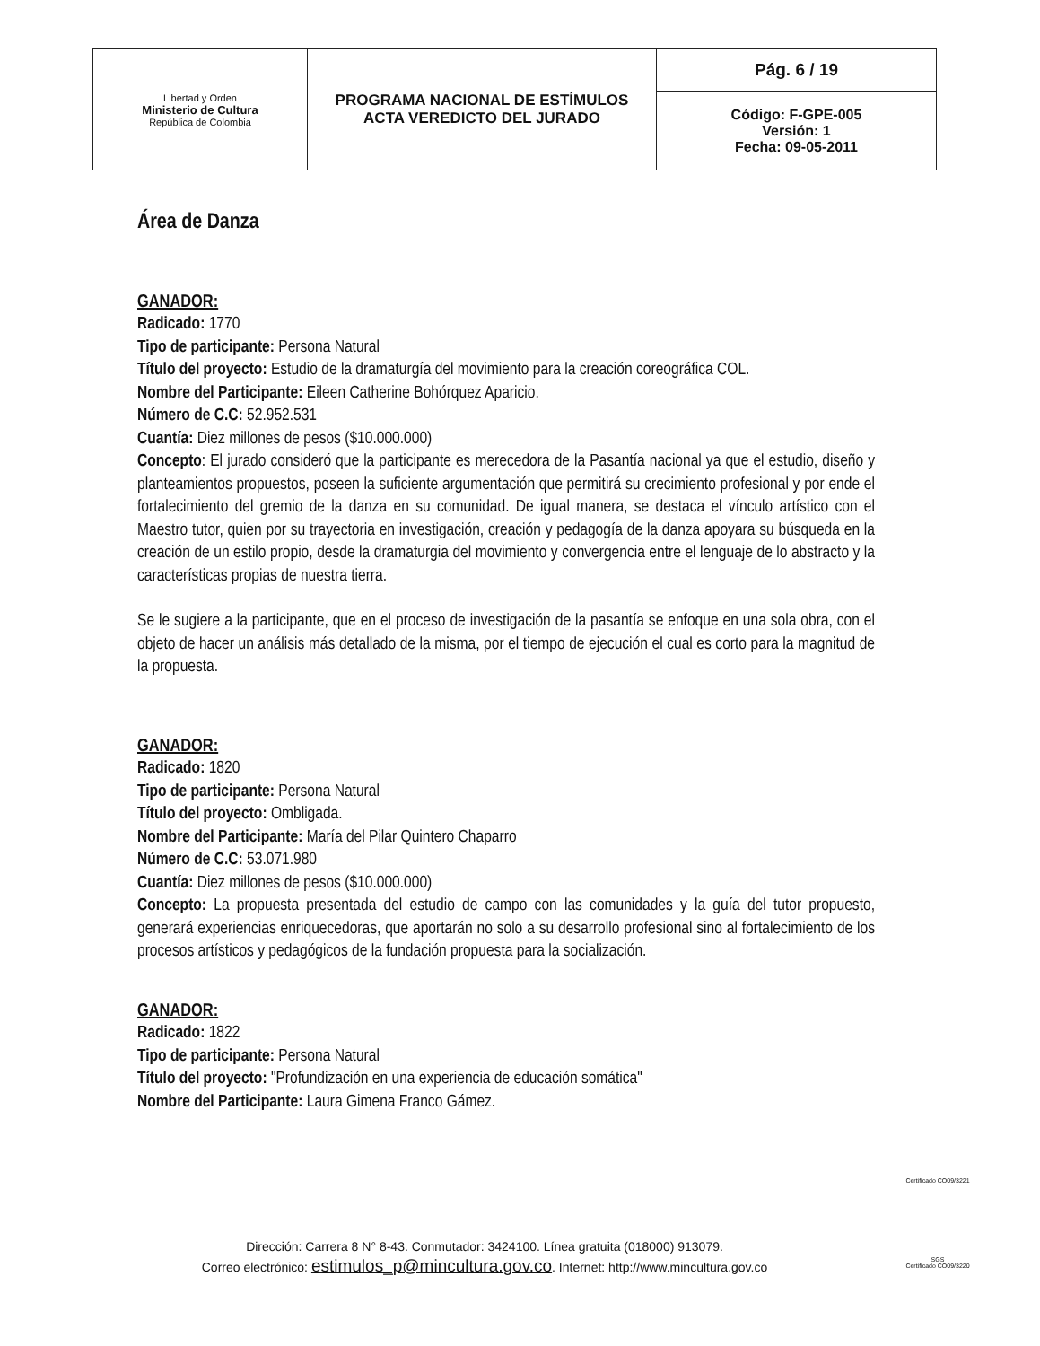| Libertad y Orden Ministerio de Cultura República de Colombia | PROGRAMA NACIONAL DE ESTÍMULOS ACTA VEREDICTO DEL JURADO | Pág. 6 / 19 |
| | | Código: F-GPE-005 Versión: 1 Fecha: 09-05-2011 |
Área de Danza
GANADOR:
Radicado: 1770
Tipo de participante: Persona Natural
Título del proyecto: Estudio de la dramaturgía del movimiento para la creación coreográfica COL.
Nombre del Participante: Eileen Catherine Bohórquez Aparicio.
Número de C.C: 52.952.531
Cuantía: Diez millones de pesos ($10.000.000)
Concepto: El jurado consideró que la participante es merecedora de la Pasantía nacional ya que el estudio, diseño y planteamientos propuestos, poseen la suficiente argumentación que permitirá su crecimiento profesional y por ende el fortalecimiento del gremio de la danza en su comunidad. De igual manera, se destaca el vínculo artístico con el Maestro tutor, quien por su trayectoria en investigación, creación y pedagogía de la danza apoyara su búsqueda en la creación de un estilo propio, desde la dramaturgia del movimiento y convergencia entre el lenguaje de lo abstracto y la características propias de nuestra tierra.
Se le sugiere a la participante, que en el proceso de investigación de la pasantía se enfoque en una sola obra, con el objeto de hacer un análisis más detallado de la misma, por el tiempo de ejecución el cual es corto para la magnitud de la propuesta.
GANADOR:
Radicado: 1820
Tipo de participante: Persona Natural
Título del proyecto: Ombligada.
Nombre del Participante: María del Pilar Quintero Chaparro
Número de C.C: 53.071.980
Cuantía: Diez millones de pesos ($10.000.000)
Concepto: La propuesta presentada del estudio de campo con las comunidades y la guía del tutor propuesto, generará experiencias enriquecedoras, que aportarán no solo a su desarrollo profesional sino al fortalecimiento de los procesos artísticos y pedagógicos de la fundación propuesta para la socialización.
GANADOR:
Radicado: 1822
Tipo de participante: Persona Natural
Título del proyecto: "Profundización en una experiencia de educación somática"
Nombre del Participante: Laura Gimena Franco Gámez.
Dirección: Carrera 8 N° 8-43. Conmutador: 3424100. Línea gratuita (018000) 913079.
Correo electrónico: estimulos_p@mincultura.gov.co. Internet: http://www.mincultura.gov.co
Certificado CO09/3221
SGS
Certificado CO09/3220